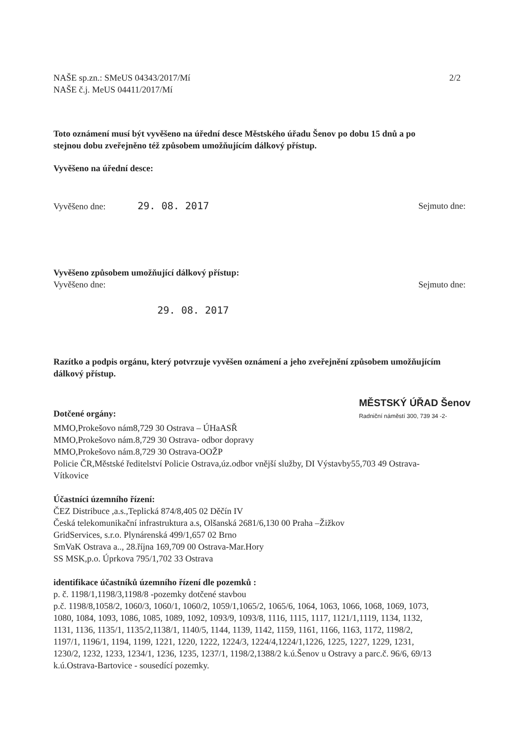NAŠE sp.zn.: SMeUS 04343/2017/Mí
NAŠE č.j. MeUS 04411/2017/Mí
2/2
Toto oznámení musí být vyvěšeno na úřední desce Městského úřadu Šenov po dobu 15 dnů a po stejnou dobu zveřejněno též způsobem umožňujícím dálkový přístup.
Vyvěšeno na úřední desce:
Vyvěšeno dne: 29. 08. 2017 Sejmuto dne:
Vyvěšeno způsobem umožňující dálkový přístup:
Vyvěšeno dne: Sejmuto dne:
29. 08. 2017
Razítko a podpis orgánu, který potvrzuje vyvěšen oznámení a jeho zveřejnění způsobem umožňujícím dálkový přístup.
Dotčené orgány:
MĚSTSKÝ ÚŘAD Šenov
Radniční náměstí 300, 739 34 -2-
MMO,Prokešovo nám8,729 30 Ostrava – ÚHaASŘ
MMO,Prokešovo nám.8,729 30 Ostrava- odbor dopravy
MMO,Prokešovo nám.8,729 30 Ostrava-OOŽP
Policie ČR,Městské ředitelství Policie Ostrava,úz.odbor vnější služby, DI Výstavby55,703 49 Ostrava-Vítkovice
Účastníci územního řízení:
ČEZ Distribuce ,a.s.,Teplická 874/8,405 02 Děčín IV
Česká telekomunikační infrastruktura a.s, Olšanská 2681/6,130 00 Praha –Žižkov
GridServices, s.r.o. Plynárenská 499/1,657 02 Brno
SmVaK Ostrava a.., 28.října 169,709 00 Ostrava-Mar.Hory
SS MSK,p.o. Úprkova 795/1,702 33 Ostrava
identifikace účastníků územního řízení dle pozemků :
p. č. 1198/1,1198/3,1198/8 -pozemky dotčené stavbou
p.č. 1198/8,1058/2, 1060/3, 1060/1, 1060/2, 1059/1,1065/2, 1065/6, 1064, 1063, 1066, 1068, 1069, 1073, 1080, 1084, 1093, 1086, 1085, 1089, 1092, 1093/9, 1093/8, 1116, 1115, 1117, 1121/1,1119, 1134, 1132, 1131, 1136, 1135/1, 1135/2,1138/1, 1140/5, 1144, 1139, 1142, 1159, 1161, 1166, 1163, 1172, 1198/2, 1197/1, 1196/1, 1194, 1199, 1221, 1220, 1222, 1224/3, 1224/4,1224/1,1226, 1225, 1227, 1229, 1231, 1230/2, 1232, 1233, 1234/1, 1236, 1235, 1237/1, 1198/2,1388/2 k.ú.Šenov u Ostravy a parc.č. 96/6, 69/13 k.ú.Ostrava-Bartovice - sousedící pozemky.